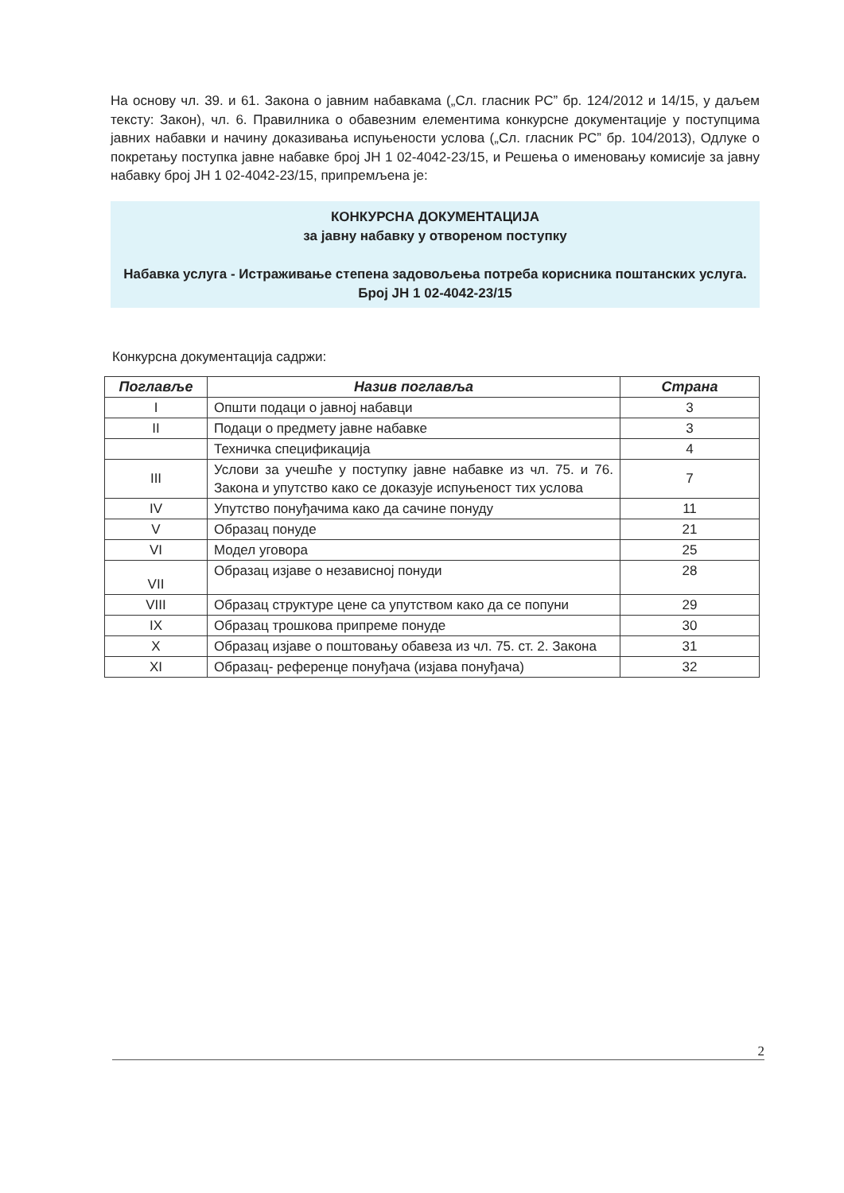На основу чл. 39. и 61. Закона о јавним набавкама („Сл. гласник РС” бр. 124/2012 и 14/15, у даљем тексту: Закон), чл. 6. Правилника о обавезним елементима конкурсне документације у поступцима јавних набавки и начину доказивања испуњености услова („Сл. гласник РС” бр. 104/2013), Одлуке о покретању поступка јавне набавке број ЈН 1 02-4042-23/15, и Решења о именовању комисије за јавну набавку број ЈН 1 02-4042-23/15, припремљена је:
КОНКУРСНА ДОКУМЕНТАЦИЈА
за јавну набавку у отвореном поступку
Набавка услуга - Истраживање степена задовољења потреба корисника поштанских услуга.
Број ЈН 1 02-4042-23/15
Конкурсна документација садржи:
| Поглавље | Назив поглавља | Страна |
| --- | --- | --- |
| I | Општи подаци о јавној набавци | 3 |
| II | Подаци о предмету јавне набавке | 3 |
| | Техничка спецификација | 4 |
| III | Услови за учешће у поступку јавне набавке из чл. 75. и 76. Закона и упутство како се доказује испуњеност тих услова | 7 |
| IV | Упутство понуђачима како да сачине понуду | 11 |
| V | Образац понуде | 21 |
| VI | Модел уговора | 25 |
| VII | Образац изјаве о независној понуди | 28 |
| VIII | Образац структуре цене са упутством како да се попуни | 29 |
| IX | Образац трошкова припреме понуде | 30 |
| X | Образац изјаве о поштовању обавеза из чл. 75. ст. 2. Закона | 31 |
| XI | Образац- референце понуђача (изјава понуђача) | 32 |
2